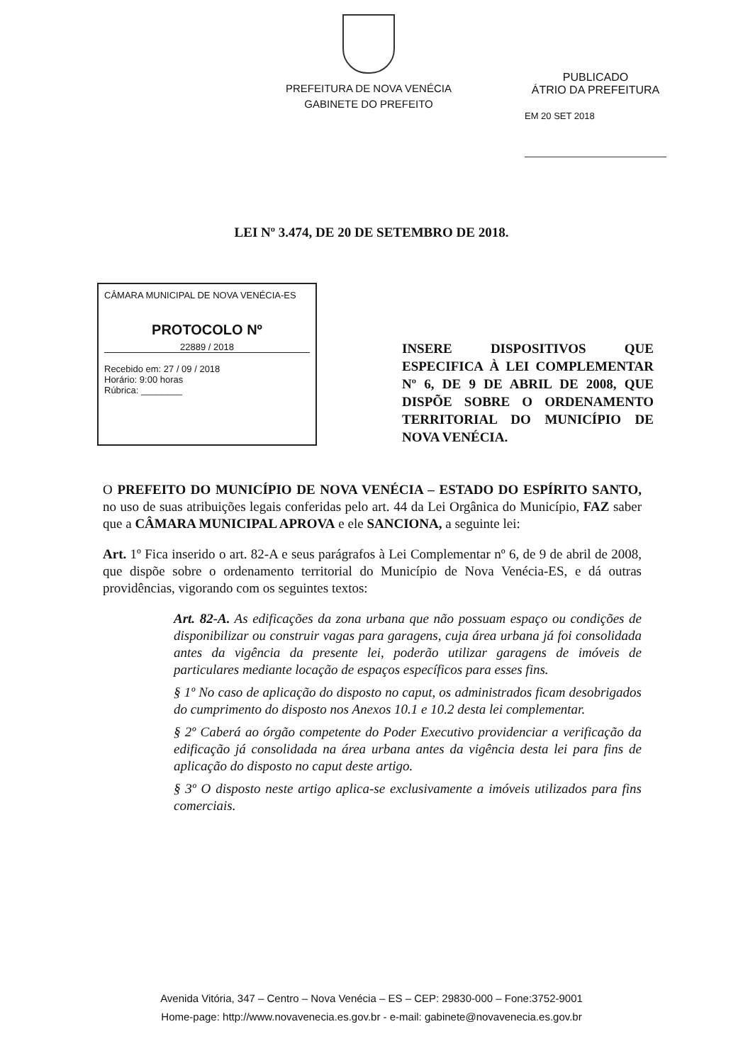PREFEITURA DE NOVA VENÉCIA
GABINETE DO PREFEITO
PUBLICADO
ÁTRIO DA PREFEITURA
EM 20 SET 2018
LEI Nº 3.474, DE 20 DE SETEMBRO DE 2018.
CÂMARA MUNICIPAL DE NOVA VENÉCIA-ES
PROTOCOLO Nº
22889 / 2018
Recebido em: 27 / 09 / 2018
Horário: 9:00 horas
Rúbrica: ________
INSERE DISPOSITIVOS QUE ESPECIFICA À LEI COMPLEMENTAR Nº 6, DE 9 DE ABRIL DE 2008, QUE DISPÕE SOBRE O ORDENAMENTO TERRITORIAL DO MUNICÍPIO DE NOVA VENÉCIA.
O PREFEITO DO MUNICÍPIO DE NOVA VENÉCIA – ESTADO DO ESPÍRITO SANTO, no uso de suas atribuições legais conferidas pelo art. 44 da Lei Orgânica do Município, FAZ saber que a CÂMARA MUNICIPAL APROVA e ele SANCIONA, a seguinte lei:
Art. 1º Fica inserido o art. 82-A e seus parágrafos à Lei Complementar nº 6, de 9 de abril de 2008, que dispõe sobre o ordenamento territorial do Município de Nova Venécia-ES, e dá outras providências, vigorando com os seguintes textos:
Art. 82-A. As edificações da zona urbana que não possuam espaço ou condições de disponibilizar ou construir vagas para garagens, cuja área urbana já foi consolidada antes da vigência da presente lei, poderão utilizar garagens de imóveis de particulares mediante locação de espaços específicos para esses fins.
§ 1º No caso de aplicação do disposto no caput, os administrados ficam desobrigados do cumprimento do disposto nos Anexos 10.1 e 10.2 desta lei complementar.
§ 2º Caberá ao órgão competente do Poder Executivo providenciar a verificação da edificação já consolidada na área urbana antes da vigência desta lei para fins de aplicação do disposto no caput deste artigo.
§ 3º O disposto neste artigo aplica-se exclusivamente a imóveis utilizados para fins comerciais.
Avenida Vitória, 347 – Centro – Nova Venécia – ES – CEP: 29830-000 – Fone:3752-9001
Home-page: http://www.novavenecia.es.gov.br - e-mail: gabinete@novavenecia.es.gov.br